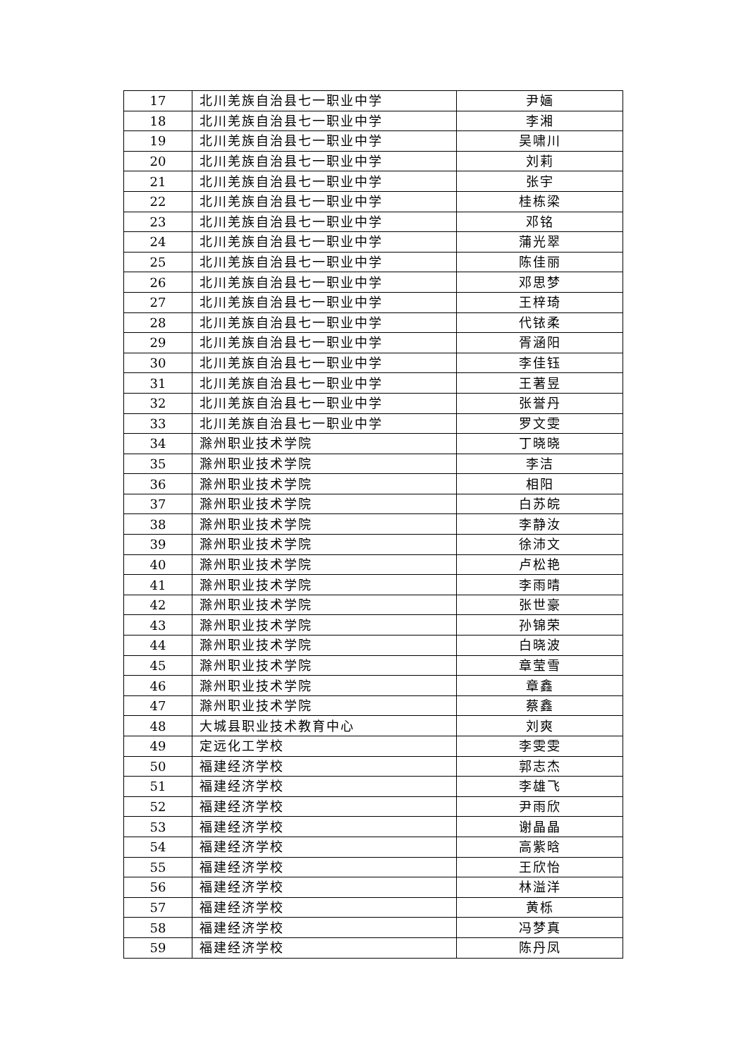| 17 | 北川羌族自治县七一职业中学 | 尹婳 |
| 18 | 北川羌族自治县七一职业中学 | 李湘 |
| 19 | 北川羌族自治县七一职业中学 | 吴啸川 |
| 20 | 北川羌族自治县七一职业中学 | 刘莉 |
| 21 | 北川羌族自治县七一职业中学 | 张宇 |
| 22 | 北川羌族自治县七一职业中学 | 桂栋梁 |
| 23 | 北川羌族自治县七一职业中学 | 邓铭 |
| 24 | 北川羌族自治县七一职业中学 | 蒲光翠 |
| 25 | 北川羌族自治县七一职业中学 | 陈佳丽 |
| 26 | 北川羌族自治县七一职业中学 | 邓思梦 |
| 27 | 北川羌族自治县七一职业中学 | 王梓琦 |
| 28 | 北川羌族自治县七一职业中学 | 代铱柔 |
| 29 | 北川羌族自治县七一职业中学 | 胥涵阳 |
| 30 | 北川羌族自治县七一职业中学 | 李佳钰 |
| 31 | 北川羌族自治县七一职业中学 | 王著昱 |
| 32 | 北川羌族自治县七一职业中学 | 张誉丹 |
| 33 | 北川羌族自治县七一职业中学 | 罗文雯 |
| 34 | 滁州职业技术学院 | 丁晓晓 |
| 35 | 滁州职业技术学院 | 李洁 |
| 36 | 滁州职业技术学院 | 相阳 |
| 37 | 滁州职业技术学院 | 白苏皖 |
| 38 | 滁州职业技术学院 | 李静汝 |
| 39 | 滁州职业技术学院 | 徐沛文 |
| 40 | 滁州职业技术学院 | 卢松艳 |
| 41 | 滁州职业技术学院 | 李雨晴 |
| 42 | 滁州职业技术学院 | 张世豪 |
| 43 | 滁州职业技术学院 | 孙锦荣 |
| 44 | 滁州职业技术学院 | 白晓波 |
| 45 | 滁州职业技术学院 | 章莹雪 |
| 46 | 滁州职业技术学院 | 章鑫 |
| 47 | 滁州职业技术学院 | 蔡鑫 |
| 48 | 大城县职业技术教育中心 | 刘爽 |
| 49 | 定远化工学校 | 李雯雯 |
| 50 | 福建经济学校 | 郭志杰 |
| 51 | 福建经济学校 | 李雄飞 |
| 52 | 福建经济学校 | 尹雨欣 |
| 53 | 福建经济学校 | 谢晶晶 |
| 54 | 福建经济学校 | 高紫晗 |
| 55 | 福建经济学校 | 王欣怡 |
| 56 | 福建经济学校 | 林溢洋 |
| 57 | 福建经济学校 | 黄栎 |
| 58 | 福建经济学校 | 冯梦真 |
| 59 | 福建经济学校 | 陈丹凤 |